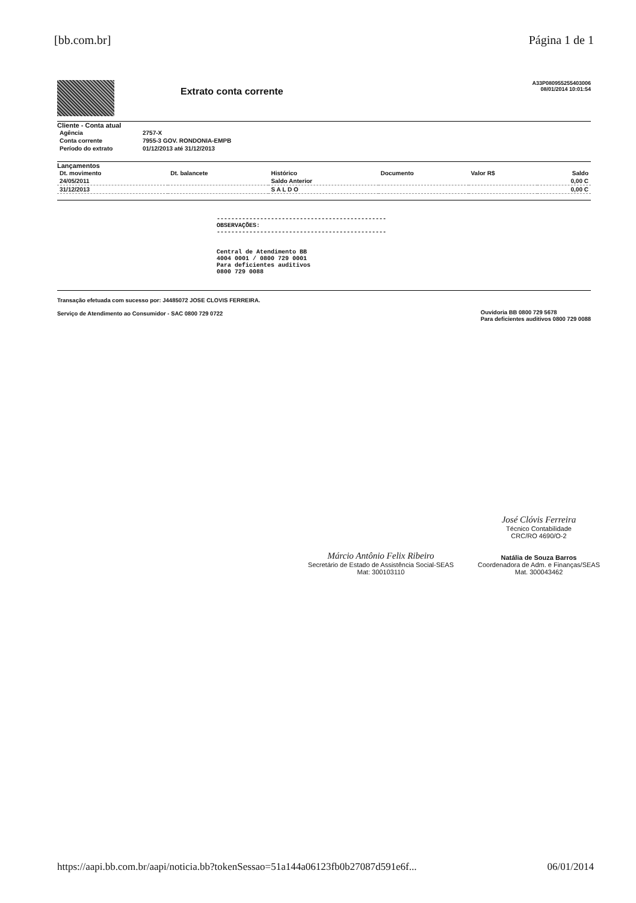[bb.com.br] Página 1 de 1
Extrato conta corrente
A33P080955255403006
08/01/2014 10:01:54
Cliente - Conta atual
| Agência | 2757-X |
| Conta corrente | 7955-3 GOV. RONDONIA-EMPB |
| Período do extrato | 01/12/2013 até 31/12/2013 |
Lançamentos
| Dt. movimento | Dt. balancete | Histórico | Documento | Valor R$ | Saldo |
| --- | --- | --- | --- | --- | --- |
| 24/05/2011 | | Saldo Anterior | | | 0,00 C |
| 31/12/2013 | | S A L D O | | | 0,00 C |
-----------------------------------------------
OBSERVAÇÕES:
-----------------------------------------------
Central de Atendimento BB
4004 0001 / 0800 729 0001
Para deficientes auditivos
0800 729 0088
Transação efetuada com sucesso por: J4485072 JOSE CLOVIS FERREIRA.
Serviço de Atendimento ao Consumidor - SAC 0800 729 0722
Ouvidoria BB 0800 729 5678
Para deficientes auditivos 0800 729 0088
Márcio Antônio Felix Ribeiro
Secretário de Estado de Assistência Social-SEAS
Mat: 300103110
José Clóvis Ferreira
Técnico Contabilidade
CRC/RO 4690/O-2
Natália de Souza Barros
Coordenadora de Adm. e Finanças/SEAS
Mat. 300043462
https://aapi.bb.com.br/aapi/noticia.bb?tokenSessao=51a144a06123fb0b27087d591e6f... 06/01/2014